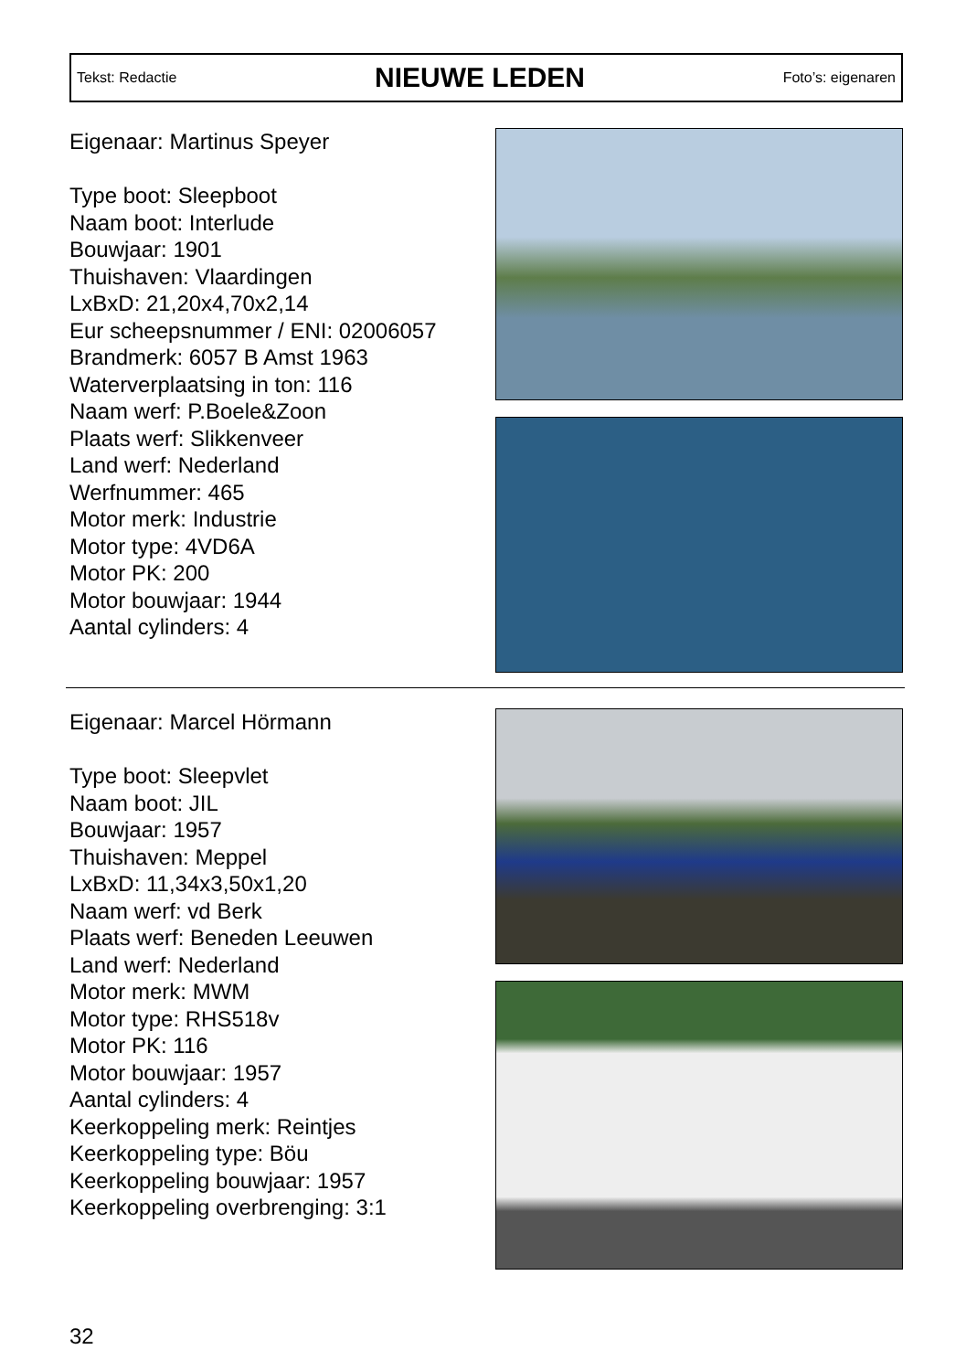Tekst: Redactie
NIEUWE LEDEN
Foto’s: eigenaren
Eigenaar: Martinus Speyer
Type boot: Sleepboot
Naam boot: Interlude
Bouwjaar: 1901
Thuishaven: Vlaardingen
LxBxD: 21,20x4,70x2,14
Eur scheepsnummer / ENI: 02006057
Brandmerk: 6057 B Amst 1963
Waterverplaatsing in ton: 116
Naam werf: P.Boele&Zoon
Plaats werf: Slikkenveer
Land werf: Nederland
Werfnummer: 465
Motor merk: Industrie
Motor type: 4VD6A
Motor PK: 200
Motor bouwjaar: 1944
Aantal cylinders: 4
Eigenaar: Marcel Hörmann
Type boot: Sleepvlet
Naam boot: JIL
Bouwjaar: 1957
Thuishaven: Meppel
LxBxD: 11,34x3,50x1,20
Naam werf: vd Berk
Plaats werf: Beneden Leeuwen
Land werf: Nederland
Motor merk: MWM
Motor type: RHS518v
Motor PK: 116
Motor bouwjaar: 1957
Aantal cylinders: 4
Keerkoppeling merk: Reintjes
Keerkoppeling type: Böu
Keerkoppeling bouwjaar: 1957
Keerkoppeling overbrenging: 3:1
32